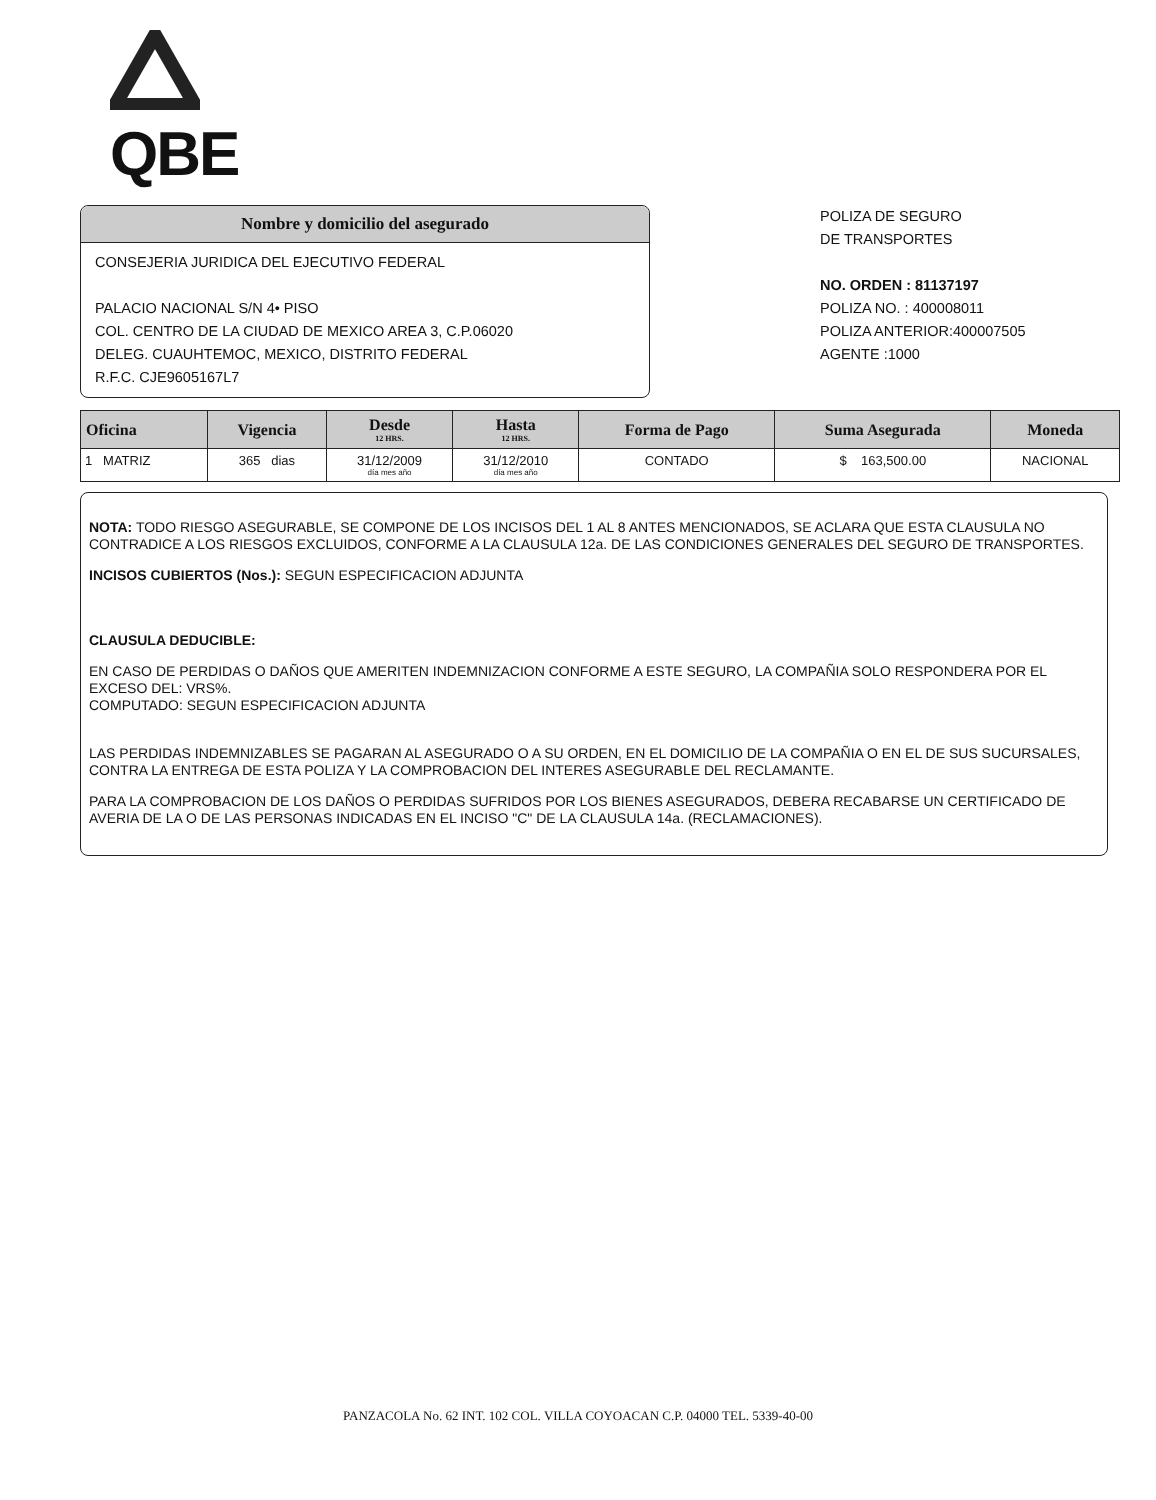QBE
Nombre y domicilio del asegurado
CONSEJERIA JURIDICA DEL EJECUTIVO FEDERAL
PALACIO NACIONAL S/N 4• PISO
COL. CENTRO DE LA CIUDAD DE MEXICO AREA 3, C.P.06020
DELEG. CUAUHTEMOC, MEXICO, DISTRITO FEDERAL
R.F.C. CJE9605167L7
POLIZA DE SEGURO
DE TRANSPORTES
NO. ORDEN : 81137197
POLIZA NO. : 400008011
POLIZA ANTERIOR:400007505
AGENTE :1000
| Oficina | Vigencia | Desde 12 HRS. | Hasta 12 HRS. | Forma de Pago | Suma Asegurada | Moneda |
| --- | --- | --- | --- | --- | --- | --- |
| 1 MATRIZ | 365 dias | 31/12/2009 día mes año | 31/12/2010 día mes año | CONTADO | $ 163,500.00 | NACIONAL |
NOTA: TODO RIESGO ASEGURABLE, SE COMPONE DE LOS INCISOS DEL 1 AL 8 ANTES MENCIONADOS, SE ACLARA QUE ESTA CLAUSULA NO CONTRADICE A LOS RIESGOS EXCLUIDOS, CONFORME A LA CLAUSULA 12a. DE LAS CONDICIONES GENERALES DEL SEGURO DE TRANSPORTES.
INCISOS CUBIERTOS (Nos.): SEGUN ESPECIFICACION ADJUNTA
CLAUSULA DEDUCIBLE:
EN CASO DE PERDIDAS O DAÑOS QUE AMERITEN INDEMNIZACION CONFORME A ESTE SEGURO, LA COMPAÑIA SOLO RESPONDERA POR EL
EXCESO DEL: VRS%.
COMPUTADO: SEGUN ESPECIFICACION ADJUNTA
LAS PERDIDAS INDEMNIZABLES SE PAGARAN AL ASEGURADO O A SU ORDEN, EN EL DOMICILIO DE LA COMPAÑIA O EN EL DE SUS SUCURSALES, CONTRA LA ENTREGA DE ESTA POLIZA Y LA COMPROBACION DEL INTERES ASEGURABLE DEL RECLAMANTE.
PARA LA COMPROBACION DE LOS DAÑOS O PERDIDAS SUFRIDOS POR LOS BIENES ASEGURADOS, DEBERA RECABARSE UN CERTIFICADO DE AVERIA DE LA O DE LAS PERSONAS INDICADAS EN EL INCISO "C" DE LA CLAUSULA 14a. (RECLAMACIONES).
PANZACOLA No. 62 INT. 102 COL. VILLA COYOACAN C.P. 04000 TEL. 5339-40-00